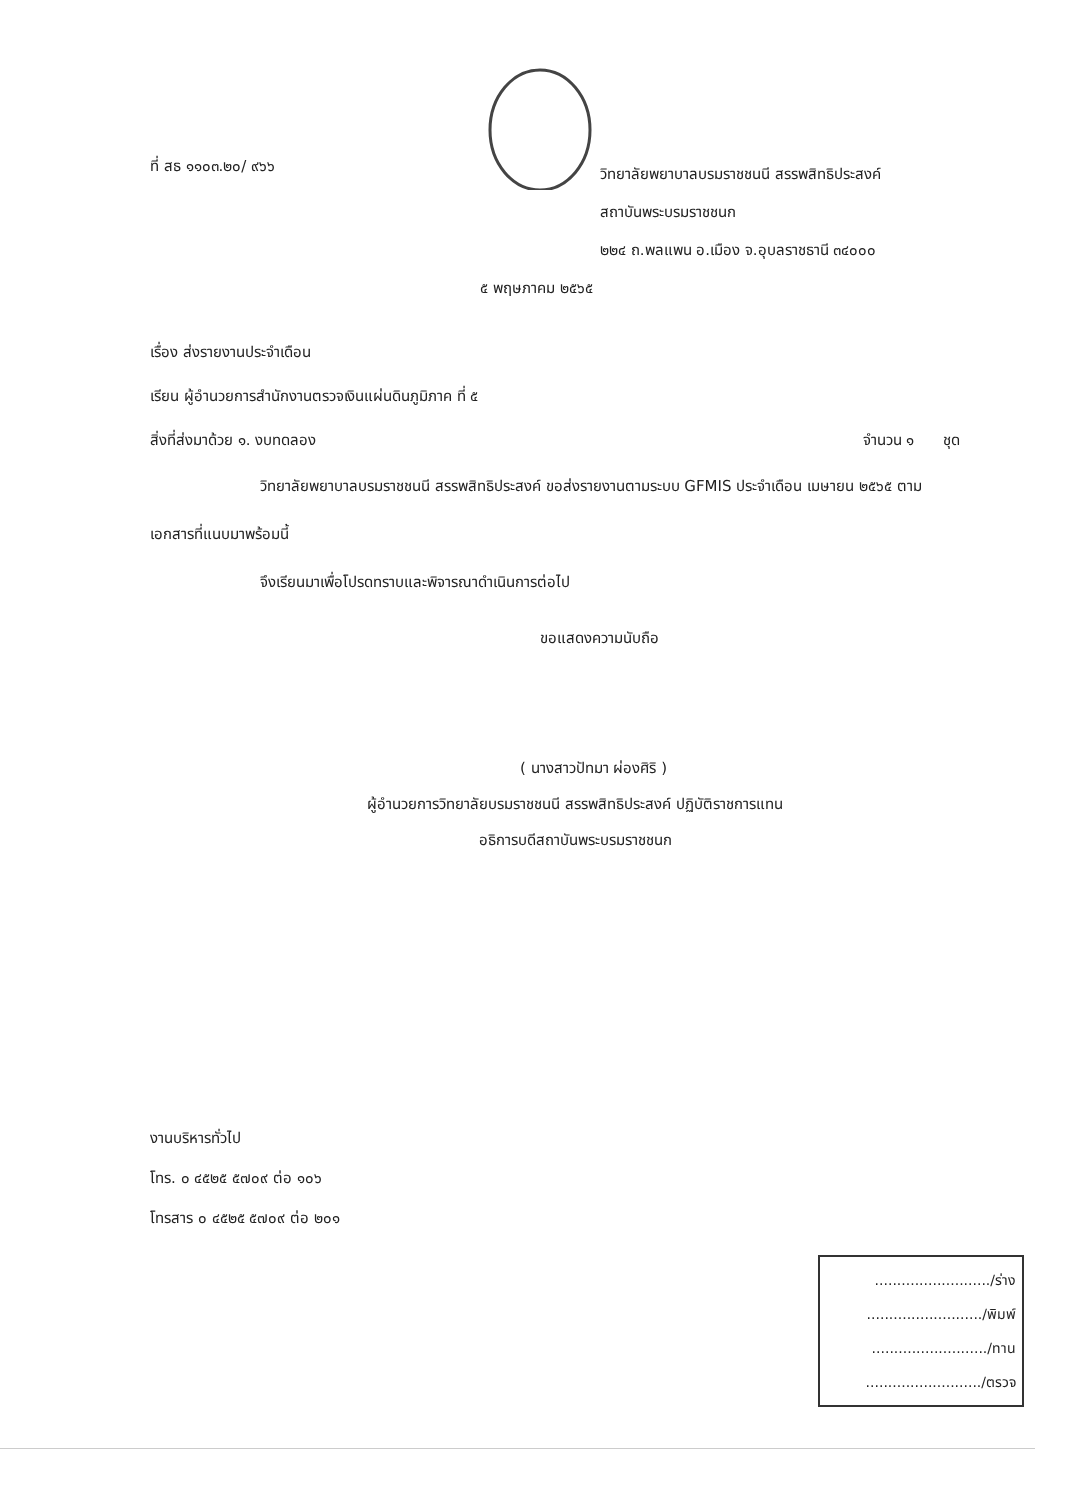ที่ สธ ๑๑๐๓.๒๐/ ๙๖๖
วิทยาลัยพยาบาลบรมราชชนนี สรรพสิทธิประสงค์
สถาบันพระบรมราชชนก
๒๒๔ ถ.พลแพน อ.เมือง จ.อุบลราชธานี ๓๔๐๐๐
๕ พฤษภาคม ๒๕๖๕
เรื่อง ส่งรายงานประจำเดือน
เรียน ผู้อำนวยการสำนักงานตรวจเงินแผ่นดินภูมิภาค ที่ ๕
สิ่งที่ส่งมาด้วย ๑. งบทดลอง จำนวน ๑ ชุด
วิทยาลัยพยาบาลบรมราชชนนี สรรพสิทธิประสงค์ ขอส่งรายงานตามระบบ GFMIS ประจำเดือน เมษายน ๒๕๖๕ ตามเอกสารที่แนบมาพร้อมนี้
จึงเรียนมาเพื่อโปรดทราบและพิจารณาดำเนินการต่อไป
ขอแสดงความนับถือ
( นางสาวปัทมา ผ่องศิริ )
ผู้อำนวยการวิทยาลัยบรมราชชนนี สรรพสิทธิประสงค์ ปฏิบัติราชการแทน
อธิการบดีสถาบันพระบรมราชชนก
งานบริหารทั่วไป
โทร. ๐ ๔๕๒๕ ๕๗๐๙ ต่อ ๑๐๖
โทรสาร ๐ ๔๕๒๕ ๕๗๐๙ ต่อ ๒๐๑
........................../ร่าง
........................../พิมพ์
........................../ทาน
........................../ตรวจ